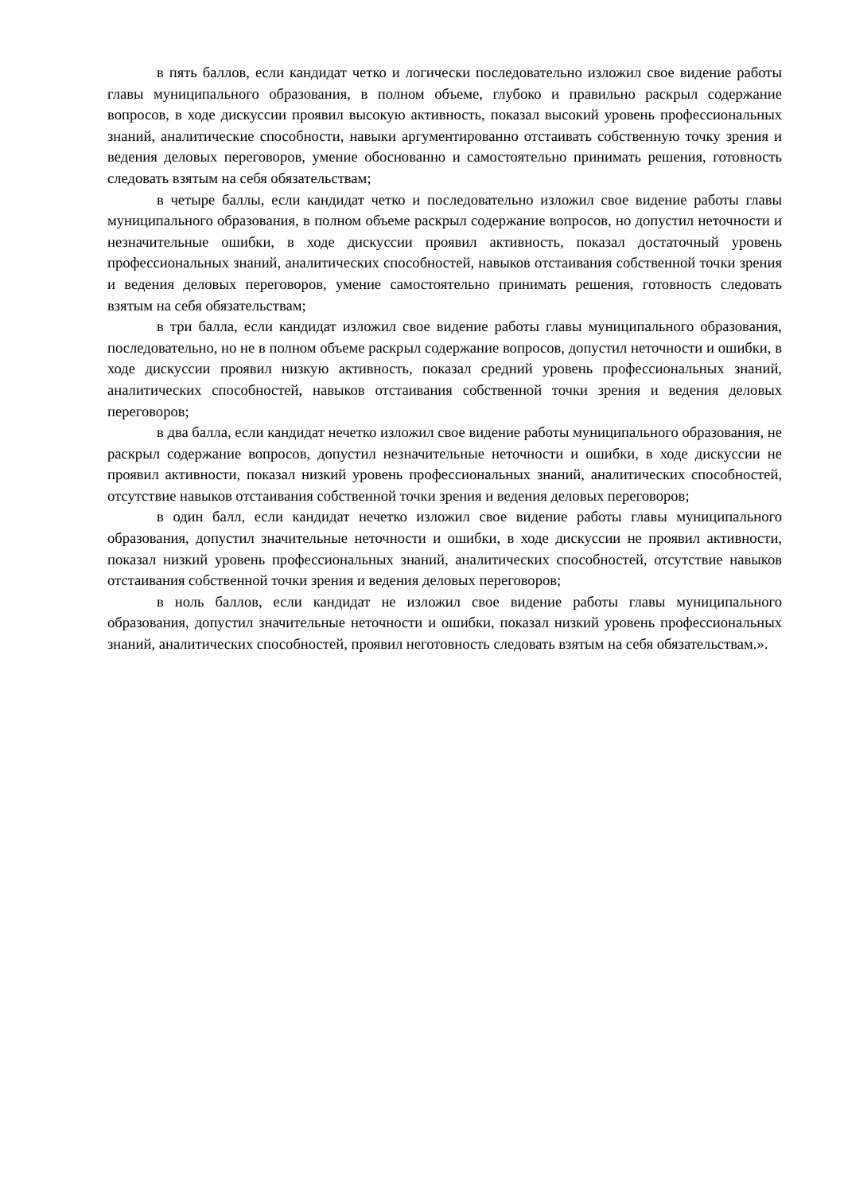в пять баллов, если кандидат четко и логически последовательно изложил свое видение работы главы муниципального образования, в полном объеме, глубоко и правильно раскрыл содержание вопросов, в ходе дискуссии проявил высокую активность, показал высокий уровень профессиональных знаний, аналитические способности, навыки аргументированно отстаивать собственную точку зрения и ведения деловых переговоров, умение обоснованно и самостоятельно принимать решения, готовность следовать взятым на себя обязательствам;
в четыре баллы, если кандидат четко и последовательно изложил свое видение работы главы муниципального образования, в полном объеме раскрыл содержание вопросов, но допустил неточности и незначительные ошибки, в ходе дискуссии проявил активность, показал достаточный уровень профессиональных знаний, аналитических способностей, навыков отстаивания собственной точки зрения и ведения деловых переговоров, умение самостоятельно принимать решения, готовность следовать взятым на себя обязательствам;
в три балла, если кандидат изложил свое видение работы главы муниципального образования, последовательно, но не в полном объеме раскрыл содержание вопросов, допустил неточности и ошибки, в ходе дискуссии проявил низкую активность, показал средний уровень профессиональных знаний, аналитических способностей, навыков отстаивания собственной точки зрения и ведения деловых переговоров;
в два балла, если кандидат нечетко изложил свое видение работы муниципального образования, не раскрыл содержание вопросов, допустил незначительные неточности и ошибки, в ходе дискуссии не проявил активности, показал низкий уровень профессиональных знаний, аналитических способностей, отсутствие навыков отстаивания собственной точки зрения и ведения деловых переговоров;
в один балл, если кандидат нечетко изложил свое видение работы главы муниципального образования, допустил значительные неточности и ошибки, в ходе дискуссии не проявил активности, показал низкий уровень профессиональных знаний, аналитических способностей, отсутствие навыков отстаивания собственной точки зрения и ведения деловых переговоров;
в ноль баллов, если кандидат не изложил свое видение работы главы муниципального образования, допустил значительные неточности и ошибки, показал низкий уровень профессиональных знаний, аналитических способностей, проявил неготовность следовать взятым на себя обязательствам.».